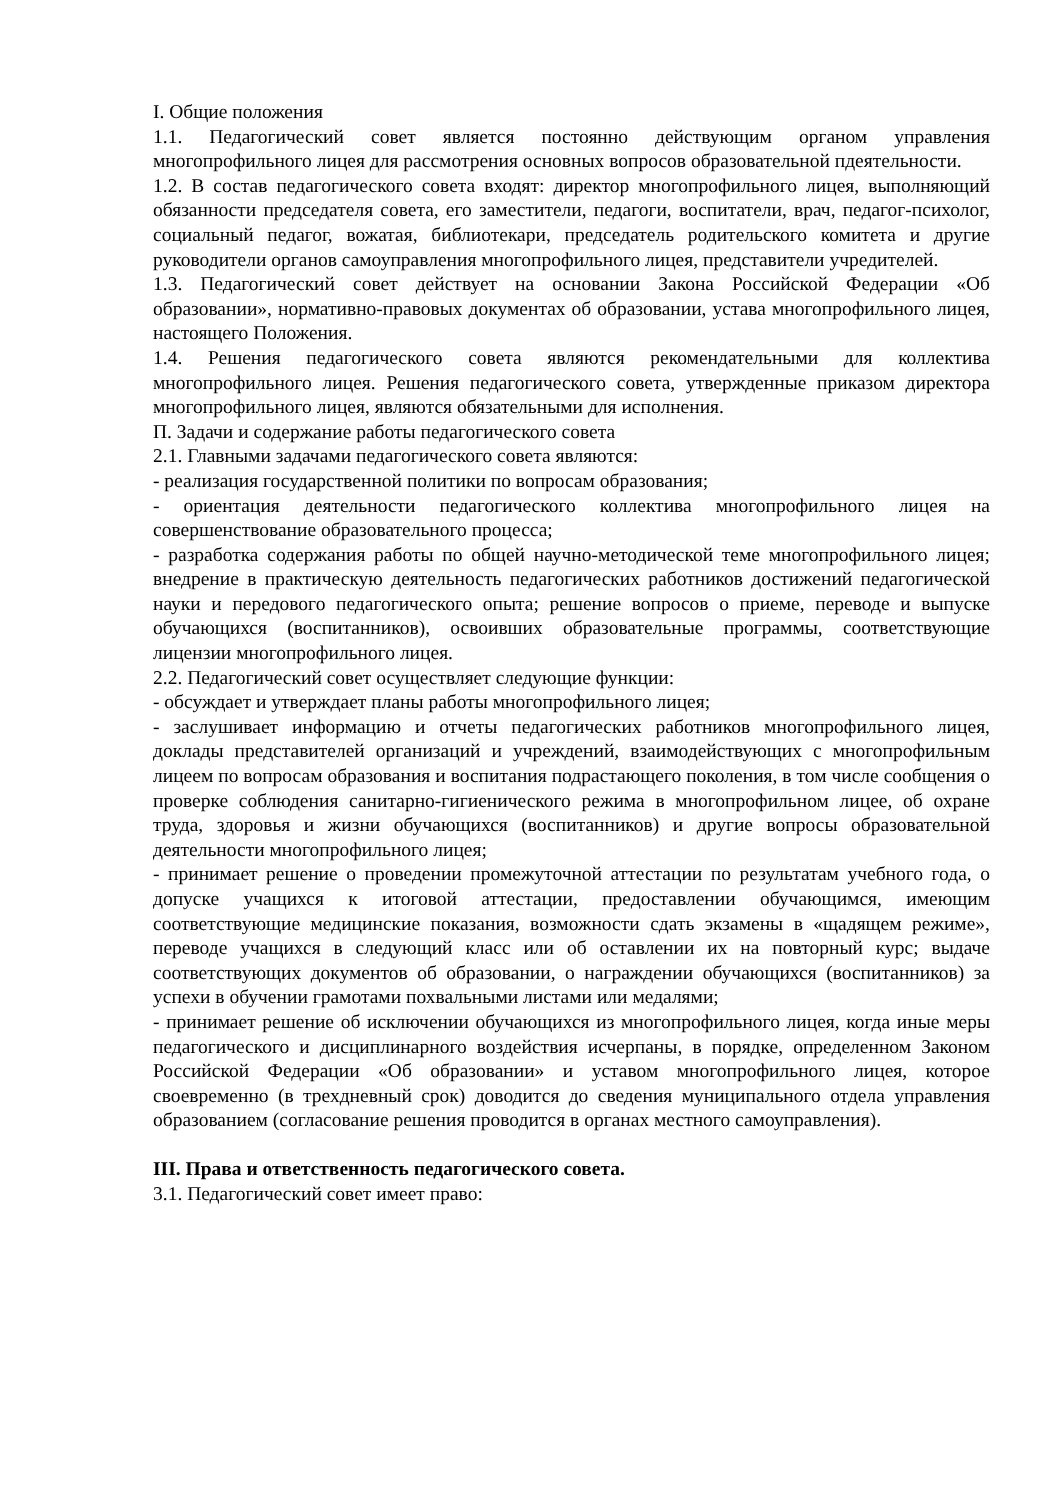I. Общие положения
1.1. Педагогический совет является постоянно действующим органом управления многопрофильного лицея для рассмотрения основных вопросов образовательной пдеятельности.
1.2. В состав педагогического совета входят: директор многопрофильного лицея, выполняющий обязанности председателя совета, его заместители, педагоги, воспитатели, врач, педагог-психолог, социальный педагог, вожатая, библиотекари, председатель родительского комитета и другие руководители органов самоуправления многопрофильного лицея, представители учредителей.
1.3. Педагогический совет действует на основании Закона Российской Федерации «Об образовании», нормативно-правовых документах об образовании, устава многопрофильного лицея, настоящего Положения.
1.4. Решения педагогического совета являются рекомендательными для коллектива многопрофильного лицея. Решения педагогического совета, утвержденные приказом директора многопрофильного лицея, являются обязательными для исполнения.
П. Задачи и содержание работы педагогического совета
2.1. Главными задачами педагогического совета являются:
- реализация государственной политики по вопросам образования;
- ориентация деятельности педагогического коллектива многопрофильного лицея на совершенствование образовательного процесса;
- разработка содержания работы по общей научно-методической теме многопрофильного лицея; внедрение в практическую деятельность педагогических работников достижений педагогической науки и передового педагогического опыта; решение вопросов о приеме, переводе и выпуске обучающихся (воспитанников), освоивших образовательные программы, соответствующие лицензии многопрофильного лицея.
2.2. Педагогический совет осуществляет следующие функции:
- обсуждает и утверждает планы работы многопрофильного лицея;
- заслушивает информацию и отчеты педагогических работников многопрофильного лицея, доклады представителей организаций и учреждений, взаимодействующих с многопрофильным лицеем по вопросам образования и воспитания подрастающего поколения, в том числе сообщения о проверке соблюдения санитарно-гигиенического режима в многопрофильном лицее, об охране труда, здоровья и жизни обучающихся (воспитанников) и другие вопросы образовательной деятельности многопрофильного лицея;
- принимает решение о проведении промежуточной аттестации по результатам учебного года, о допуске учащихся к итоговой аттестации, предоставлении обучающимся, имеющим соответствующие медицинские показания, возможности сдать экзамены в «щадящем режиме», переводе учащихся в следующий класс или об оставлении их на повторный курс; выдаче соответствующих документов об образовании, о награждении обучающихся (воспитанников) за успехи в обучении грамотами похвальными листами или медалями;
- принимает решение об исключении обучающихся из многопрофильного лицея, когда иные меры педагогического и дисциплинарного воздействия исчерпаны, в порядке, определенном Законом Российской Федерации «Об образовании» и уставом многопрофильного лицея, которое своевременно (в трехдневный срок) доводится до сведения муниципального отдела управления образованием (согласование решения проводится в органах местного самоуправления).
III. Права и ответственность педагогического совета.
3.1. Педагогический совет имеет право: